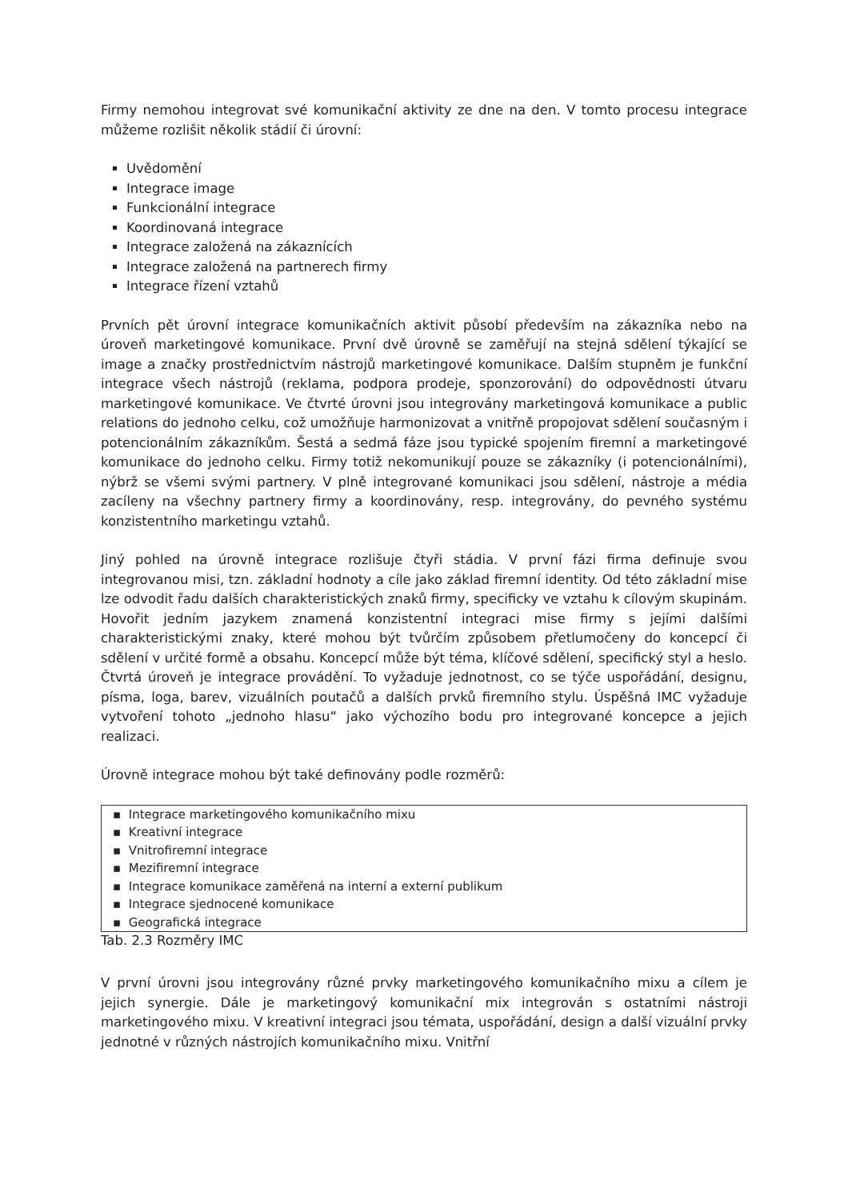Firmy nemohou integrovat své komunikační aktivity ze dne na den. V tomto procesu integrace můžeme rozlišit několik stádií či úrovní:
Uvědomění
Integrace image
Funkcionální integrace
Koordinovaná integrace
Integrace založená na zákaznících
Integrace založená na partnerech firmy
Integrace řízení vztahů
Prvních pět úrovní integrace komunikačních aktivit působí především na zákazníka nebo na úroveň marketingové komunikace. První dvě úrovně se zaměřují na stejná sdělení týkající se image a značky prostřednictvím nástrojů marketingové komunikace. Dalším stupněm je funkční integrace všech nástrojů (reklama, podpora prodeje, sponzorování) do odpovědnosti útvaru marketingové komunikace. Ve čtvrté úrovni jsou integrovány marketingová komunikace a public relations do jednoho celku, což umožňuje harmonizovat a vnitřně propojovat sdělení současným i potencionálním zákazníkům. Šestá a sedmá fáze jsou typické spojením firemní a marketingové komunikace do jednoho celku. Firmy totiž nekomunikují pouze se zákazníky (i potencionálními), nýbrž se všemi svými partnery. V plně integrované komunikaci jsou sdělení, nástroje a média zacíleny na všechny partnery firmy a koordinovány, resp. integrovány, do pevného systému konzistentního marketingu vztahů.
Jiný pohled na úrovně integrace rozlišuje čtyři stádia. V první fázi firma definuje svou integrovanou misi, tzn. základní hodnoty a cíle jako základ firemní identity. Od této základní mise lze odvodit řadu dalších charakteristických znaků firmy, specificky ve vztahu k cílovým skupinám. Hovořit jedním jazykem znamená konzistentní integraci mise firmy s jejími dalšími charakteristickými znaky, které mohou být tvůrčím způsobem přetlumočeny do koncepcí či sdělení v určité formě a obsahu. Koncepcí může být téma, klíčové sdělení, specifický styl a heslo. Čtvrtá úroveň je integrace provádění. To vyžaduje jednotnost, co se týče uspořádání, designu, písma, loga, barev, vizuálních poutačů a dalších prvků firemního stylu. Úspěšná IMC vyžaduje vytvoření tohoto „jednoho hlasu“ jako výchozího bodu pro integrované koncepce a jejich realizaci.
Úrovně integrace mohou být také definovány podle rozměrů:
| ▪ Integrace marketingového komunikačního mixu |
| ▪ Kreativní integrace |
| ▪ Vnitrofiremní integrace |
| ▪ Mezifiremní integrace |
| ▪ Integrace komunikace zaměřená na interní a externí publikum |
| ▪ Integrace sjednocené komunikace |
| ▪ Geografická integrace |
Tab. 2.3 Rozměry IMC
V první úrovni jsou integrovány různé prvky marketingového komunikačního mixu a cílem je jejich synergie. Dále je marketingový komunikační mix integrován s ostatními nástroji marketingového mixu. V kreativní integraci jsou témata, uspořádání, design a další vizuální prvky jednotné v různých nástrojích komunikačního mixu. Vnitřní